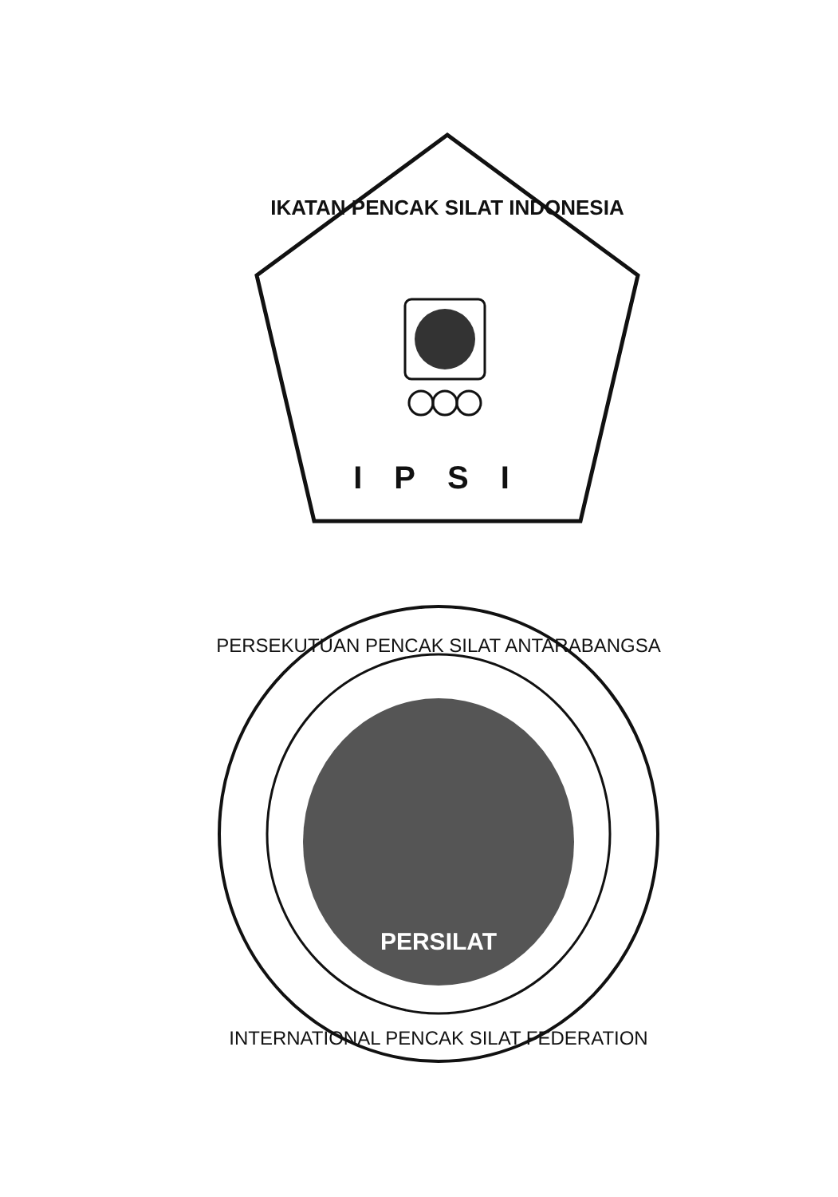IKATAN PENCAK SILAT INDONESIA
IPSI
PERSEKUTUAN PENCAK SILAT ANTARABANGSA
PERSILAT
INTERNATIONAL PENCAK SILAT FEDERATION